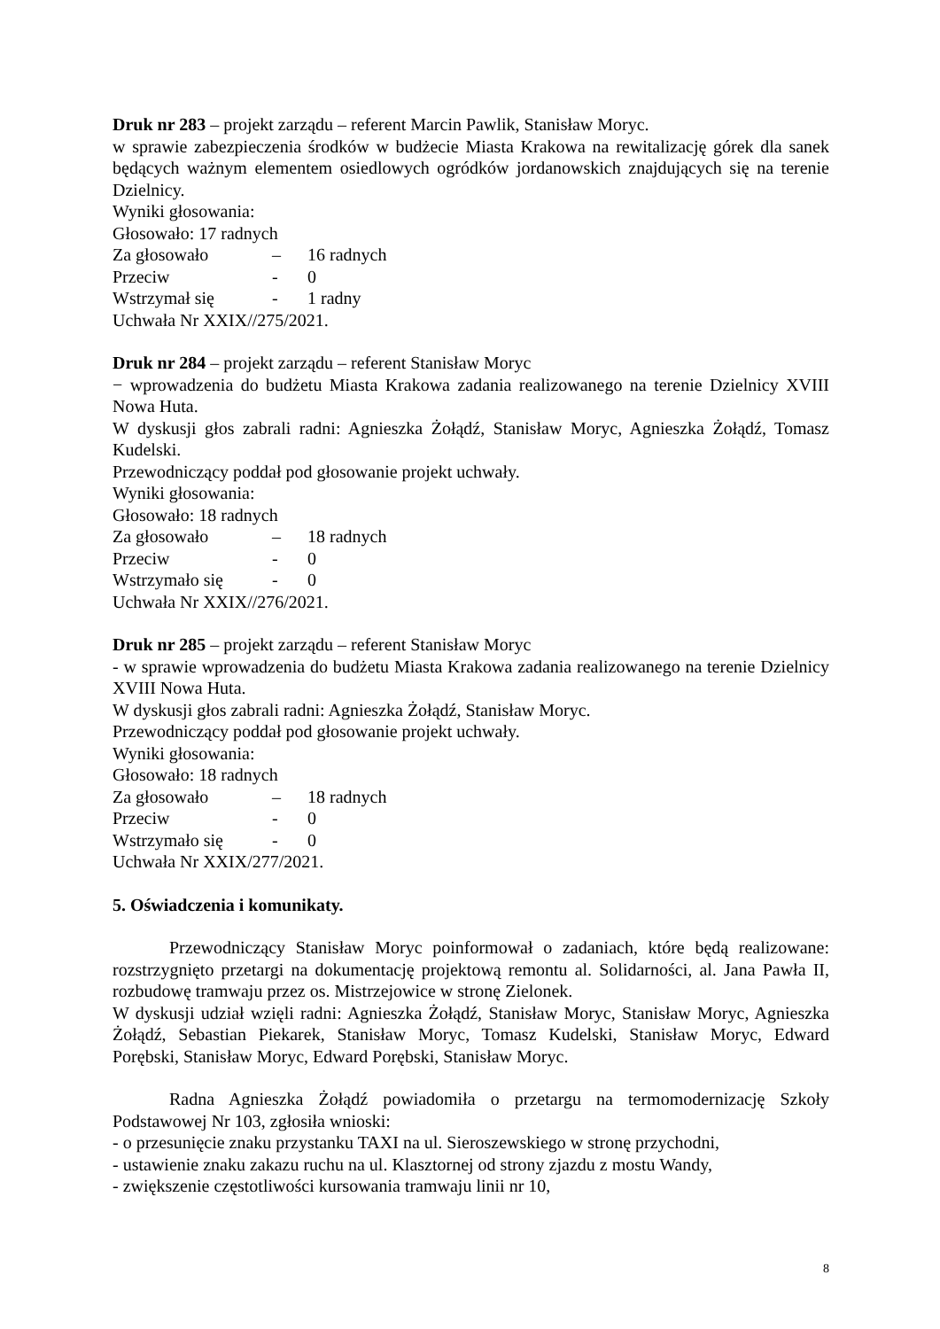Druk nr 283 – projekt zarządu – referent Marcin Pawlik, Stanisław Moryc.
w sprawie zabezpieczenia środków w budżecie Miasta Krakowa na rewitalizację górek dla sanek będących ważnym elementem osiedlowych ogródków jordanowskich znajdujących się na terenie Dzielnicy.
Wyniki głosowania:
Głosowało: 17 radnych
Za głosowało – 16 radnych
Przeciw - 0
Wstrzymał się - 1 radny
Uchwała Nr XXIX//275/2021.
Druk nr 284 – projekt zarządu – referent Stanisław Moryc
− wprowadzenia do budżetu Miasta Krakowa zadania realizowanego na terenie Dzielnicy XVIII Nowa Huta.
W dyskusji głos zabrali radni: Agnieszka Żołądź, Stanisław Moryc, Agnieszka Żołądź, Tomasz Kudelski.
Przewodniczący poddał pod głosowanie projekt uchwały.
Wyniki głosowania:
Głosowało: 18 radnych
Za głosowało – 18 radnych
Przeciw - 0
Wstrzymało się - 0
Uchwała Nr XXIX//276/2021.
Druk nr 285 – projekt zarządu – referent Stanisław Moryc
- w sprawie wprowadzenia do budżetu Miasta Krakowa zadania realizowanego na terenie Dzielnicy XVIII Nowa Huta.
W dyskusji głos zabrali radni: Agnieszka Żołądź, Stanisław Moryc.
Przewodniczący poddał pod głosowanie projekt uchwały.
Wyniki głosowania:
Głosowało: 18 radnych
Za głosowało – 18 radnych
Przeciw - 0
Wstrzymało się - 0
Uchwała Nr XXIX/277/2021.
5. Oświadczenia i komunikaty.
Przewodniczący Stanisław Moryc poinformował o zadaniach, które będą realizowane: rozstrzygnięto przetargi na dokumentację projektową remontu al. Solidarności, al. Jana Pawła II, rozbudowę tramwaju przez os. Mistrzejowice w stronę Zielonek.
W dyskusji udział wzięli radni: Agnieszka Żołądź, Stanisław Moryc, Stanisław Moryc, Agnieszka Żołądź, Sebastian Piekarek, Stanisław Moryc, Tomasz Kudelski, Stanisław Moryc, Edward Porębski, Stanisław Moryc, Edward Porębski, Stanisław Moryc.
Radna Agnieszka Żołądź powiadomiła o przetargu na termomodernizację Szkoły Podstawowej Nr 103, zgłosiła wnioski:
- o przesunięcie znaku przystanku TAXI na ul. Sieroszewskiego w stronę przychodni,
- ustawienie znaku zakazu ruchu na ul. Klasztornej od strony zjazdu z mostu Wandy,
- zwiększenie częstotliwości kursowania tramwaju linii nr 10,
8